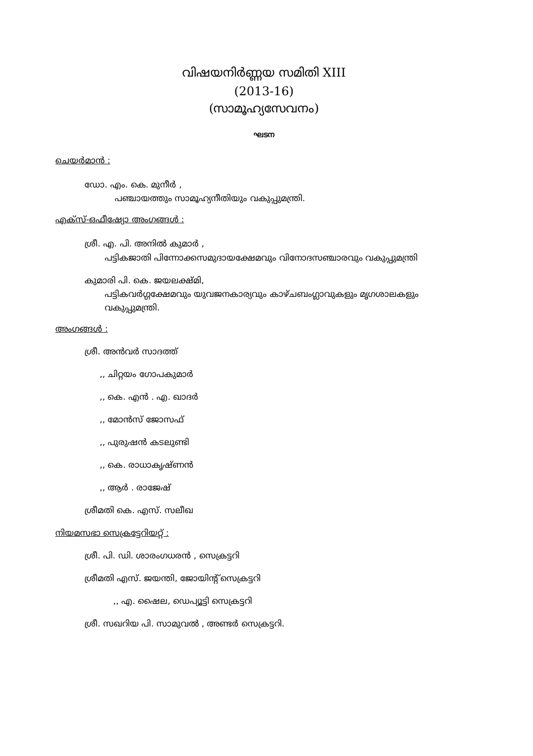വിഷയനിർണ്ണയ സമിതി XIII
(2013-16)
(സാമൂഹ്യസേവനം)
ഘടന
ചെയർമാൻ :
ഡോ. എം. കെ. മുനീർ ,
പഞ്ചായത്തും സാമൂഹ്യനീതിയും വകുപ്പുമന്ത്രി.
എക്സ്-ഒഫീഷ്യോ അംഗങ്ങൾ :
ശ്രീ. എ. പി. അനിൽ കുമാർ ,
പട്ടികജാതി പിന്നോക്കസമുദായക്ഷേമവും വിനോദസഞ്ചാരവും വകുപ്പുമന്ത്രി
കുമാരി പി. കെ. ജയലക്ഷ്മി,
പട്ടികവർഗ്ഗക്ഷേമവും യുവജനകാര്യവും കാഴ്ചബംഗ്ലാവുകളും മൃഗശാലകളും വകുപ്പുമന്ത്രി.
അംഗങ്ങൾ :
ശ്രീ. അൻവർ സാദത്ത്
,, ചിറ്റയം ഗോപകുമാർ
,, കെ. എൻ . എ. ഖാദർ
,, മോൻസ് ജോസഫ്
,, പുരുഷൻ കടലുണ്ടി
,, കെ. രാധാകൃഷ്ണൻ
,, ആർ . രാജേഷ്
ശ്രീമതി കെ. എസ്. സലീഖ
നിയമസഭാ സെക്രട്ടേറിയറ്റ് :
ശ്രീ. പി. ഡി. ശാരംഗധരൻ , സെക്രട്ടറി
ശ്രീമതി എസ്. ജയന്തി, ജോയിന്റ് സെക്രട്ടറി
,, എ. ഷൈല, ഡെപ്യൂട്ടി സെക്രട്ടറി
ശ്രീ. സഖറിയ പി. സാമുവൽ , അണ്ടർ സെക്രട്ടറി.